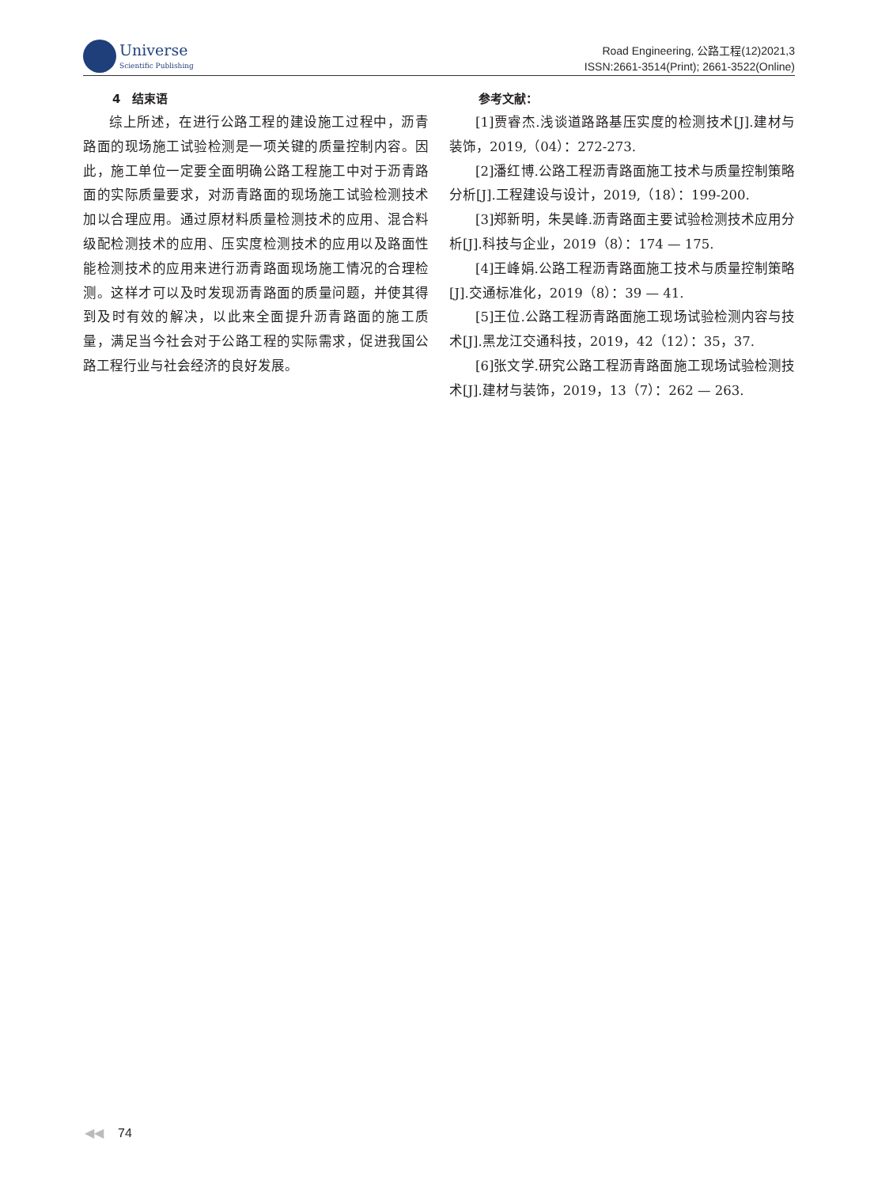Universe
Scientific Publishing
Road Engineering, 公路工程(12)2021,3
ISSN:2661-3514(Print); 2661-3522(Online)
4　结束语
综上所述，在进行公路工程的建设施工过程中，沥青路面的现场施工试验检测是一项关键的质量控制内容。因此，施工单位一定要全面明确公路工程施工中对于沥青路面的实际质量要求，对沥青路面的现场施工试验检测技术加以合理应用。通过原材料质量检测技术的应用、混合料级配检测技术的应用、压实度检测技术的应用以及路面性能检测技术的应用来进行沥青路面现场施工情况的合理检测。这样才可以及时发现沥青路面的质量问题，并使其得到及时有效的解决，以此来全面提升沥青路面的施工质量，满足当今社会对于公路工程的实际需求，促进我国公路工程行业与社会经济的良好发展。
参考文献：
[1]贾睿杰.浅谈道路路基压实度的检测技术[J].建材与装饰，2019,（04）：272-273.
[2]潘红博.公路工程沥青路面施工技术与质量控制策略分析[J].工程建设与设计，2019,（18）：199-200.
[3]郑新明，朱昊峰.沥青路面主要试验检测技术应用分析[J].科技与企业，2019（8）：174 — 175.
[4]王峰娟.公路工程沥青路面施工技术与质量控制策略[J].交通标准化，2019（8）：39 — 41.
[5]王位.公路工程沥青路面施工现场试验检测内容与技术[J].黑龙江交通科技，2019，42（12）：35，37.
[6]张文学.研究公路工程沥青路面施工现场试验检测技术[J].建材与装饰，2019，13（7）：262 — 263.
◀◀ 74